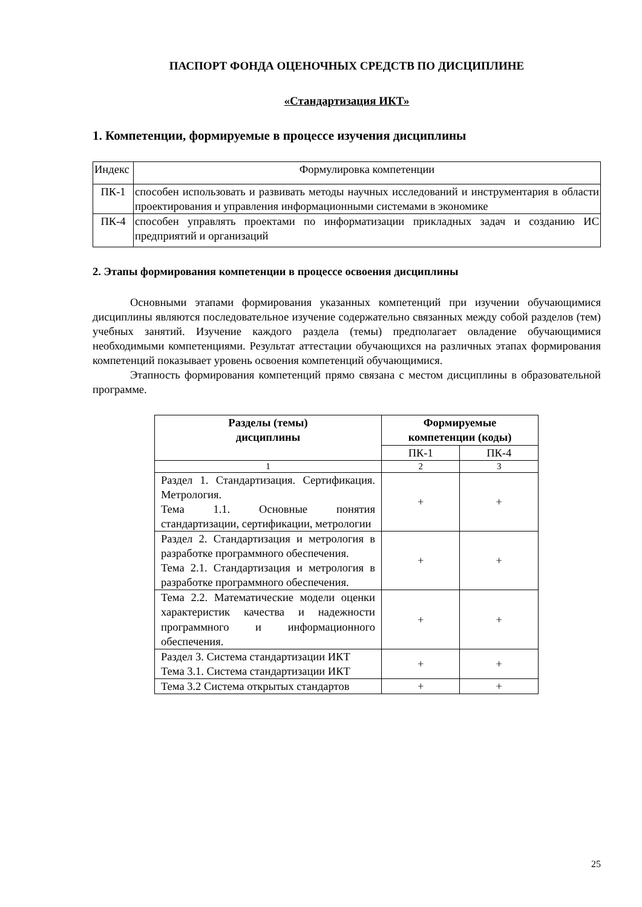ПАСПОРТ ФОНДА ОЦЕНОЧНЫХ СРЕДСТВ ПО ДИСЦИПЛИНЕ
«Стандартизация ИКТ»
1. Компетенции, формируемые в процессе изучения дисциплины
| Индекс | Формулировка компетенции |
| ПК-1 | способен использовать и развивать методы научных исследований и инструментария в области проектирования и управления информационными системами в экономике |
| ПК-4 | способен управлять проектами по информатизации прикладных задач и созданию ИС предприятий и организаций |
2. Этапы формирования компетенции в процессе освоения дисциплины
Основными этапами формирования указанных компетенций при изучении обучающимися дисциплины являются последовательное изучение содержательно связанных между собой разделов (тем) учебных занятий. Изучение каждого раздела (темы) предполагает овладение обучающимися необходимыми компетенциями. Результат аттестации обучающихся на различных этапах формирования компетенций показывает уровень освоения компетенций обучающимися.
Этапность формирования компетенций прямо связана с местом дисциплины в образовательной программе.
| Разделы (темы) дисциплины | Формируемые компетенции (коды) | |
| --- | --- | --- |
| | ПК-1 | ПК-4 |
| 1 | 2 | 3 |
| Раздел 1. Стандартизация. Сертификация. Метрология. Тема 1.1. Основные понятия стандартизации, сертификации, метрологии | + | + |
| Раздел 2. Стандартизация и метрология в разработке программного обеспечения. Тема 2.1. Стандартизация и метрология в разработке программного обеспечения. | + | + |
| Тема 2.2. Математические модели оценки характеристик качества и надежности программного и информационного обеспечения. | + | + |
| Раздел 3. Система стандартизации ИКТ Тема 3.1. Система стандартизации ИКТ | + | + |
| Тема 3.2 Система открытых стандартов | + | + |
25